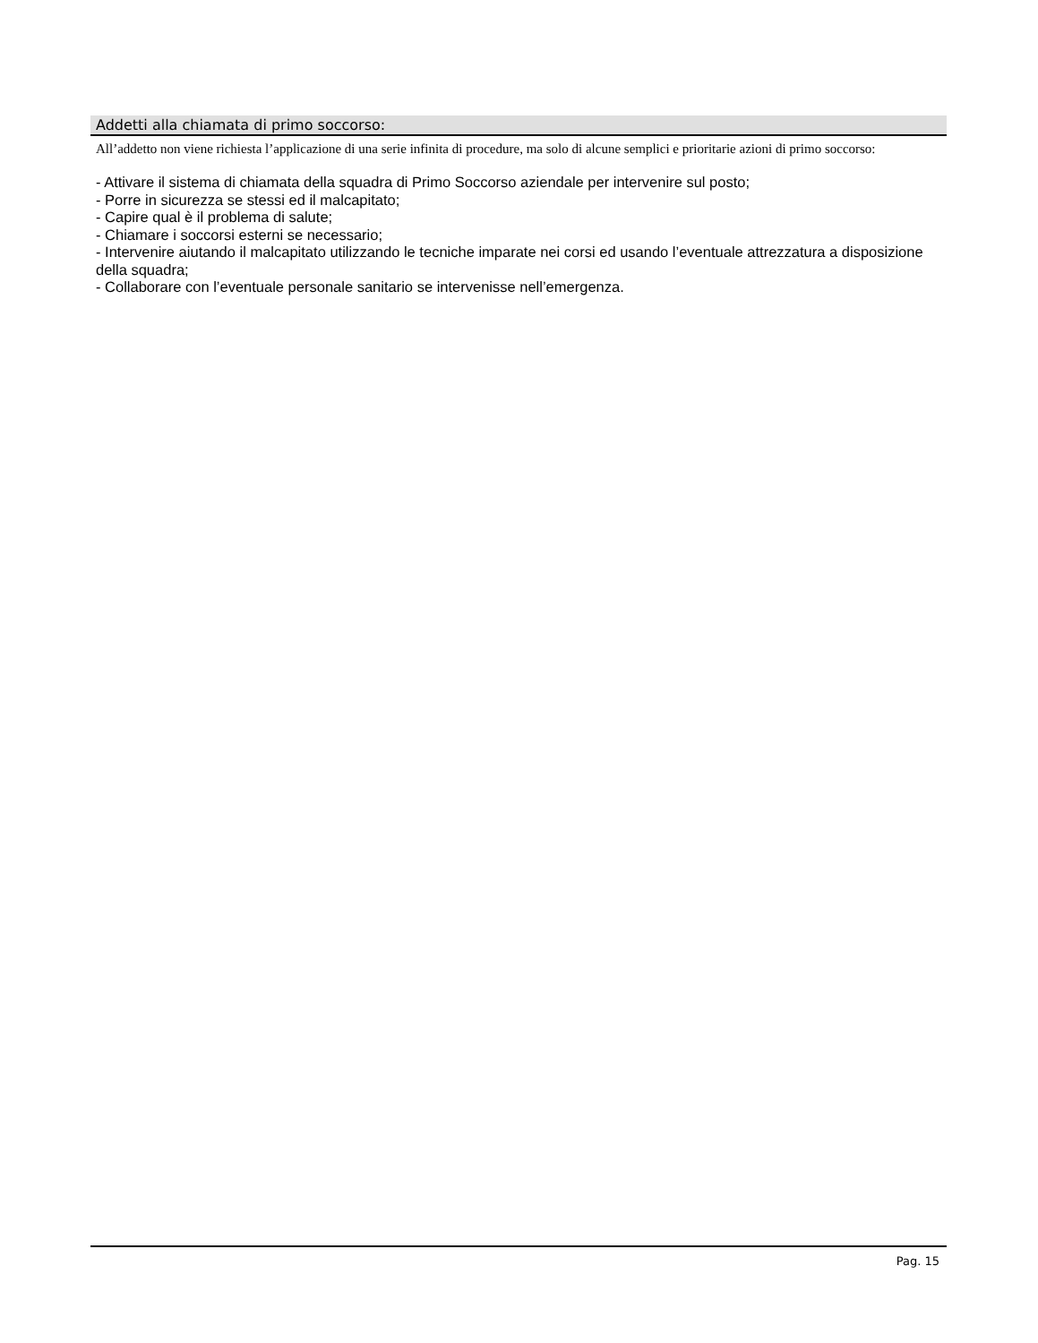Addetti alla chiamata di primo soccorso:
All’addetto non viene richiesta l’applicazione di una serie infinita di procedure, ma solo di alcune semplici e prioritarie azioni di primo soccorso:
- Attivare il sistema di chiamata della squadra di Primo Soccorso aziendale per intervenire sul posto;
- Porre in sicurezza se stessi ed il malcapitato;
- Capire qual è il problema di salute;
- Chiamare i soccorsi esterni se necessario;
- Intervenire aiutando il malcapitato utilizzando le tecniche imparate nei corsi ed usando l’eventuale attrezzatura a disposizione della squadra;
- Collaborare con l’eventuale personale sanitario se intervenisse nell’emergenza.
Pag. 15